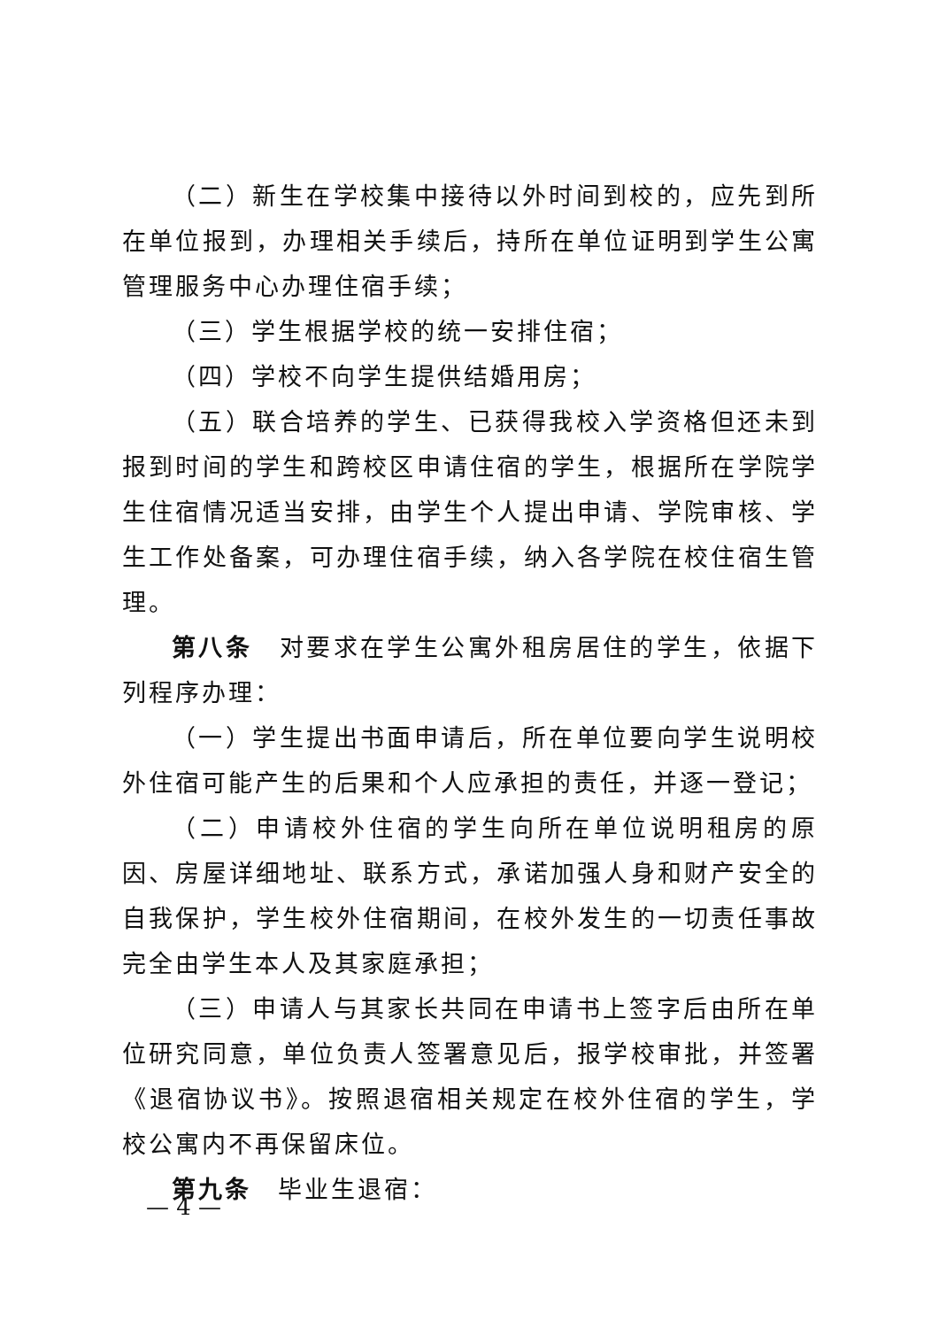（二）新生在学校集中接待以外时间到校的，应先到所在单位报到，办理相关手续后，持所在单位证明到学生公寓管理服务中心办理住宿手续；
（三）学生根据学校的统一安排住宿；
（四）学校不向学生提供结婚用房；
（五）联合培养的学生、已获得我校入学资格但还未到报到时间的学生和跨校区申请住宿的学生，根据所在学院学生住宿情况适当安排，由学生个人提出申请、学院审核、学生工作处备案，可办理住宿手续，纳入各学院在校住宿生管理。
第八条　对要求在学生公寓外租房居住的学生，依据下列程序办理：
（一）学生提出书面申请后，所在单位要向学生说明校外住宿可能产生的后果和个人应承担的责任，并逐一登记；
（二）申请校外住宿的学生向所在单位说明租房的原因、房屋详细地址、联系方式，承诺加强人身和财产安全的自我保护，学生校外住宿期间，在校外发生的一切责任事故完全由学生本人及其家庭承担；
（三）申请人与其家长共同在申请书上签字后由所在单位研究同意，单位负责人签署意见后，报学校审批，并签署《退宿协议书》。按照退宿相关规定在校外住宿的学生，学校公寓内不再保留床位。
第九条　毕业生退宿：
— 4 —